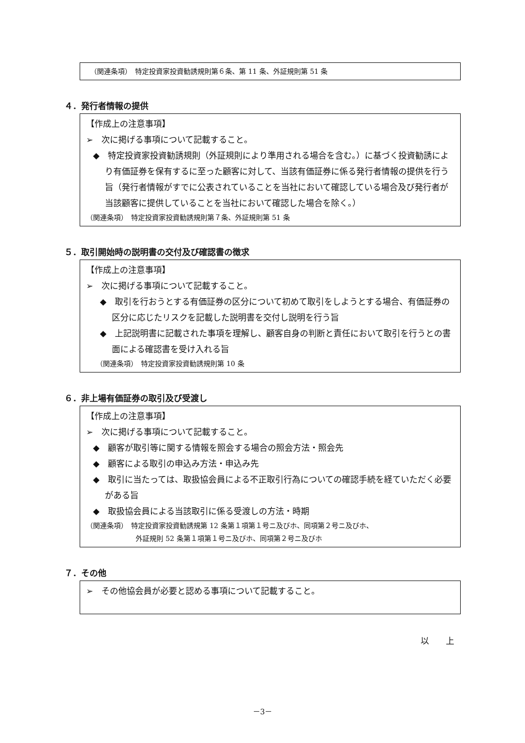（関連条項）　特定投資家投資勧誘規則第６条、第 11 条、外証規則第 51 条
４．発行者情報の提供
【作成上の注意事項】
➢　次に掲げる事項について記載すること。
◆　特定投資家投資勧誘規則（外証規則により準用される場合を含む。）に基づく投資勧誘により有価証券を保有するに至った顧客に対して、当該有価証券に係る発行者情報の提供を行う旨（発行者情報がすでに公表されていることを当社において確認している場合及び発行者が当該顧客に提供していることを当社において確認した場合を除く。）
（関連条項）　特定投資家投資勧誘規則第７条、外証規則第 51 条
５．取引開始時の説明書の交付及び確認書の徴求
【作成上の注意事項】
➢　次に掲げる事項について記載すること。
◆　取引を行おうとする有価証券の区分について初めて取引をしようとする場合、有価証券の区分に応じたリスクを記載した説明書を交付し説明を行う旨
◆　上記説明書に記載された事項を理解し、顧客自身の判断と責任において取引を行うとの書面による確認書を受け入れる旨
（関連条項）　特定投資家投資勧誘規則第 10 条
６．非上場有価証券の取引及び受渡し
【作成上の注意事項】
➢　次に掲げる事項について記載すること。
◆　顧客が取引等に関する情報を照会する場合の照会方法・照会先
◆　顧客による取引の申込み方法・申込み先
◆　取引に当たっては、取扱協会員による不正取引行為についての確認手続を経ていただく必要がある旨
◆　取扱協会員による当該取引に係る受渡しの方法・時期
（関連条項）　特定投資家投資勧誘規第 12 条第１項第１号ニ及びホ、同項第２号ニ及びホ、
外証規則 52 条第１項第１号ニ及びホ、同項第２号ニ及びホ
７．その他
➢　その他協会員が必要と認める事項について記載すること。
以　　上
－3－